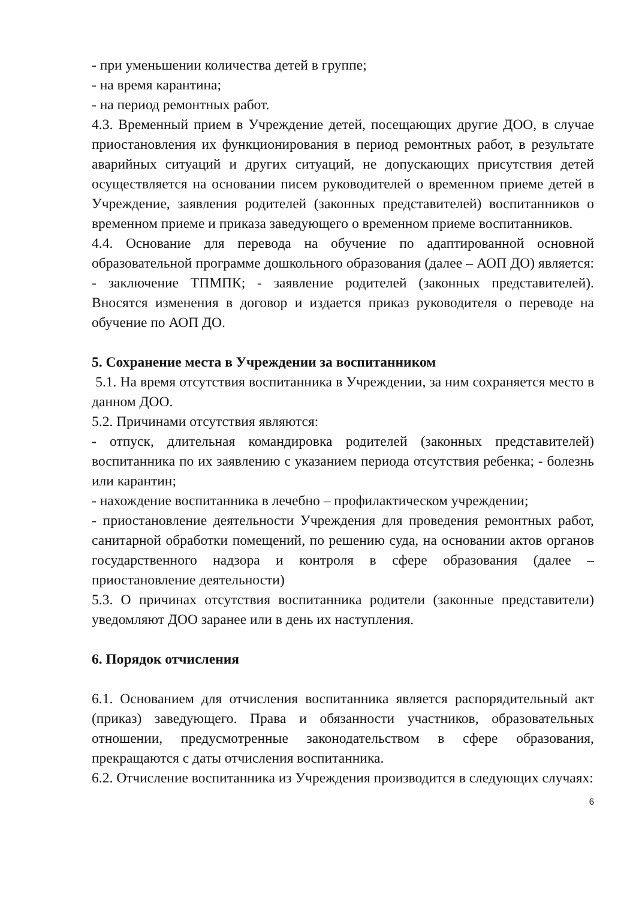- при уменьшении количества детей в группе;
- на время карантина;
- на период ремонтных работ.
4.3. Временный прием в Учреждение детей, посещающих другие ДОО, в случае приостановления их функционирования в период ремонтных работ, в результате аварийных ситуаций и других ситуаций, не допускающих присутствия детей осуществляется на основании писем руководителей о временном приеме детей в Учреждение, заявления родителей (законных представителей) воспитанников о временном приеме и приказа заведующего о временном приеме воспитанников.
4.4. Основание для перевода на обучение по адаптированной основной образовательной программе дошкольного образования (далее – АОП ДО) является: - заключение ТПМПК; - заявление родителей (законных представителей). Вносятся изменения в договор и издается приказ руководителя о переводе на обучение по АОП ДО.
5. Сохранение места в Учреждении за воспитанником
5.1. На время отсутствия воспитанника в Учреждении, за ним сохраняется место в данном ДОО.
5.2. Причинами отсутствия являются:
- отпуск, длительная командировка родителей (законных представителей) воспитанника по их заявлению с указанием периода отсутствия ребенка; - болезнь или карантин;
- нахождение воспитанника в лечебно – профилактическом учреждении;
- приостановление деятельности Учреждения для проведения ремонтных работ, санитарной обработки помещений, по решению суда, на основании актов органов государственного надзора и контроля в сфере образования (далее – приостановление деятельности)
5.3. О причинах отсутствия воспитанника родители (законные представители) уведомляют ДОО заранее или в день их наступления.
6. Порядок отчисления
6.1. Основанием для отчисления воспитанника является распорядительный акт (приказ) заведующего. Права и обязанности участников, образовательных отношении, предусмотренные законодательством в сфере образования, прекращаются с даты отчисления воспитанника.
6.2. Отчисление воспитанника из Учреждения производится в следующих случаях:
6